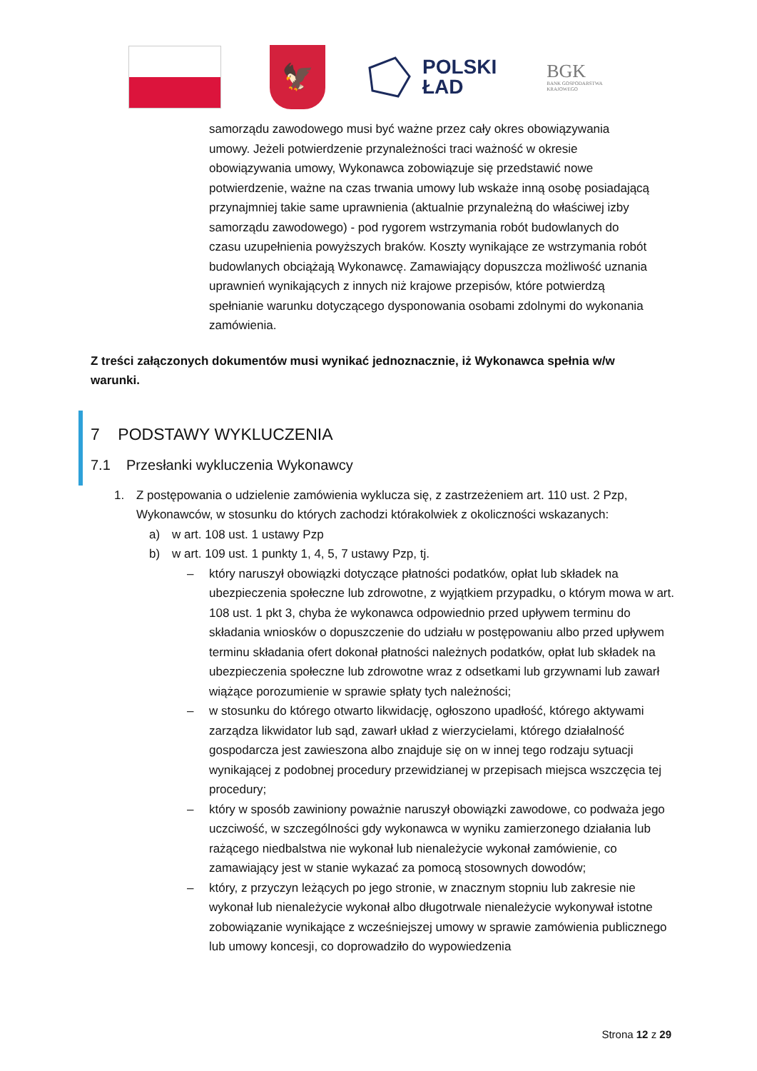🦅
POLSKI
ŁAD
BGK
BANK GOSPODARSTWA
KRAJOWEGO
samorządu zawodowego musi być ważne przez cały okres obowiązywania umowy. Jeżeli potwierdzenie przynależności traci ważność w okresie obowiązywania umowy, Wykonawca zobowiązuje się przedstawić nowe potwierdzenie, ważne na czas trwania umowy lub wskaże inną osobę posiadającą przynajmniej takie same uprawnienia (aktualnie przynależną do właściwej izby samorządu zawodowego) - pod rygorem wstrzymania robót budowlanych do czasu uzupełnienia powyższych braków. Koszty wynikające ze wstrzymania robót budowlanych obciążają Wykonawcę. Zamawiający dopuszcza możliwość uznania uprawnień wynikających z innych niż krajowe przepisów, które potwierdzą spełnianie warunku dotyczącego dysponowania osobami zdolnymi do wykonania zamówienia.
Z treści załączonych dokumentów musi wynikać jednoznacznie, iż Wykonawca spełnia w/w warunki.
7 PODSTAWY WYKLUCZENIA
7.1 Przesłanki wykluczenia Wykonawcy
1. Z postępowania o udzielenie zamówienia wyklucza się, z zastrzeżeniem art. 110 ust. 2 Pzp, Wykonawców, w stosunku do których zachodzi którakolwiek z okoliczności wskazanych:
a) w art. 108 ust. 1 ustawy Pzp
b) w art. 109 ust. 1 punkty 1, 4, 5, 7 ustawy Pzp, tj.
– który naruszył obowiązki dotyczące płatności podatków, opłat lub składek na ubezpieczenia społeczne lub zdrowotne, z wyjątkiem przypadku, o którym mowa w art. 108 ust. 1 pkt 3, chyba że wykonawca odpowiednio przed upływem terminu do składania wniosków o dopuszczenie do udziału w postępowaniu albo przed upływem terminu składania ofert dokonał płatności należnych podatków, opłat lub składek na ubezpieczenia społeczne lub zdrowotne wraz z odsetkami lub grzywnami lub zawarł wiążące porozumienie w sprawie spłaty tych należności;
– w stosunku do którego otwarto likwidację, ogłoszono upadłość, którego aktywami zarządza likwidator lub sąd, zawarł układ z wierzycielami, którego działalność gospodarcza jest zawieszona albo znajduje się on w innej tego rodzaju sytuacji wynikającej z podobnej procedury przewidzianej w przepisach miejsca wszczęcia tej procedury;
– który w sposób zawiniony poważnie naruszył obowiązki zawodowe, co podważa jego uczciwość, w szczególności gdy wykonawca w wyniku zamierzonego działania lub rażącego niedbalstwa nie wykonał lub nienależycie wykonał zamówienie, co zamawiający jest w stanie wykazać za pomocą stosownych dowodów;
– który, z przyczyn leżących po jego stronie, w znacznym stopniu lub zakresie nie wykonał lub nienależycie wykonał albo długotrwale nienależycie wykonywał istotne zobowiązanie wynikające z wcześniejszej umowy w sprawie zamówienia publicznego lub umowy koncesji, co doprowadziło do wypowiedzenia
Strona 12 z 29